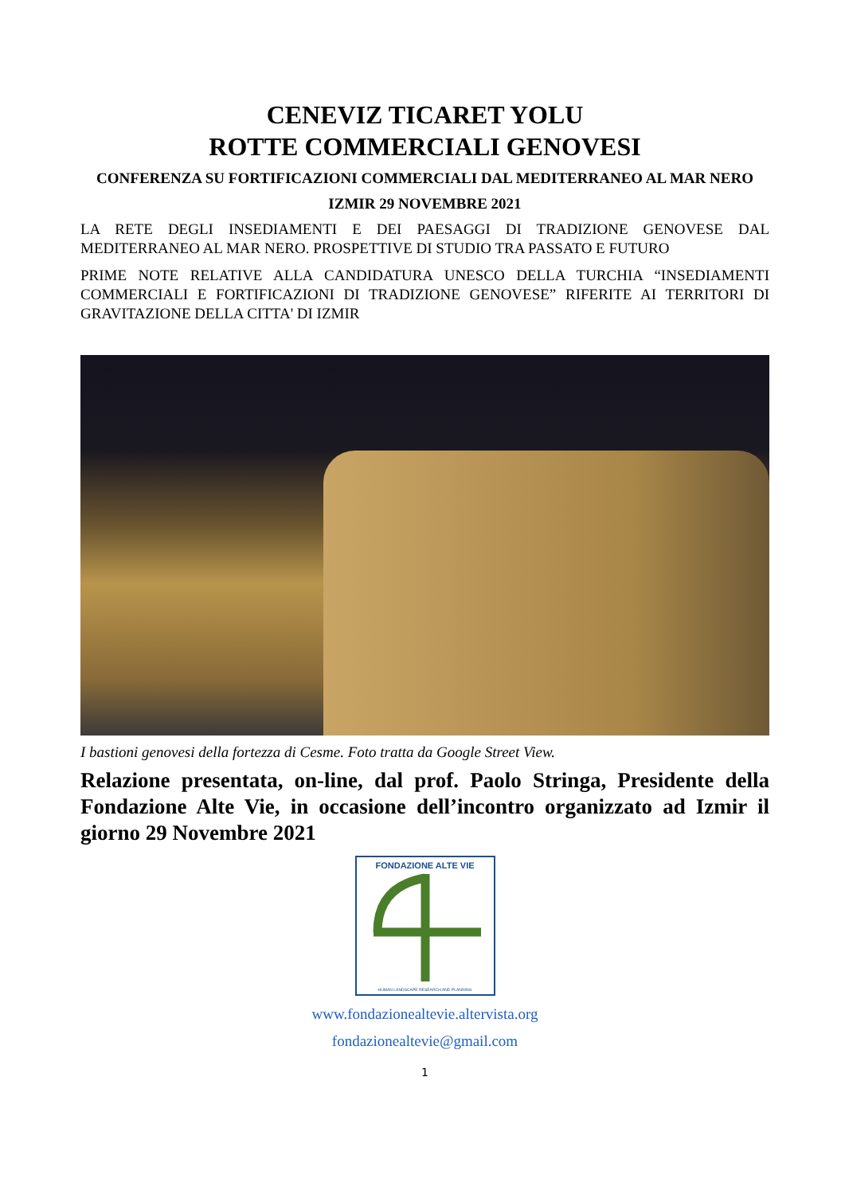CENEVIZ TICARET YOLU
ROTTE COMMERCIALI GENOVESI
CONFERENZA SU FORTIFICAZIONI COMMERCIALI DAL MEDITERRANEO AL MAR NERO
IZMIR 29 NOVEMBRE 2021
LA RETE DEGLI INSEDIAMENTI E DEI PAESAGGI DI TRADIZIONE GENOVESE DAL MEDITERRANEO AL MAR NERO. PROSPETTIVE DI STUDIO TRA PASSATO E FUTURO
PRIME NOTE RELATIVE ALLA CANDIDATURA UNESCO DELLA TURCHIA “INSEDIAMENTI COMMERCIALI E FORTIFICAZIONI DI TRADIZIONE GENOVESE” RIFERITE AI TERRITORI DI GRAVITAZIONE DELLA CITTA' DI IZMIR
I bastioni genovesi della fortezza di Cesme. Foto tratta da Google Street View.
Relazione presentata, on-line, dal prof. Paolo Stringa, Presidente della Fondazione Alte Vie, in occasione dell’incontro organizzato ad Izmir il giorno 29 Novembre 2021
FONDAZIONE ALTE VIE
HUMAN LANDSCAPE RESEARCH AND PLANNING
www.fondazionealtevie.altervista.org
fondazionealtevie@gmail.com
1